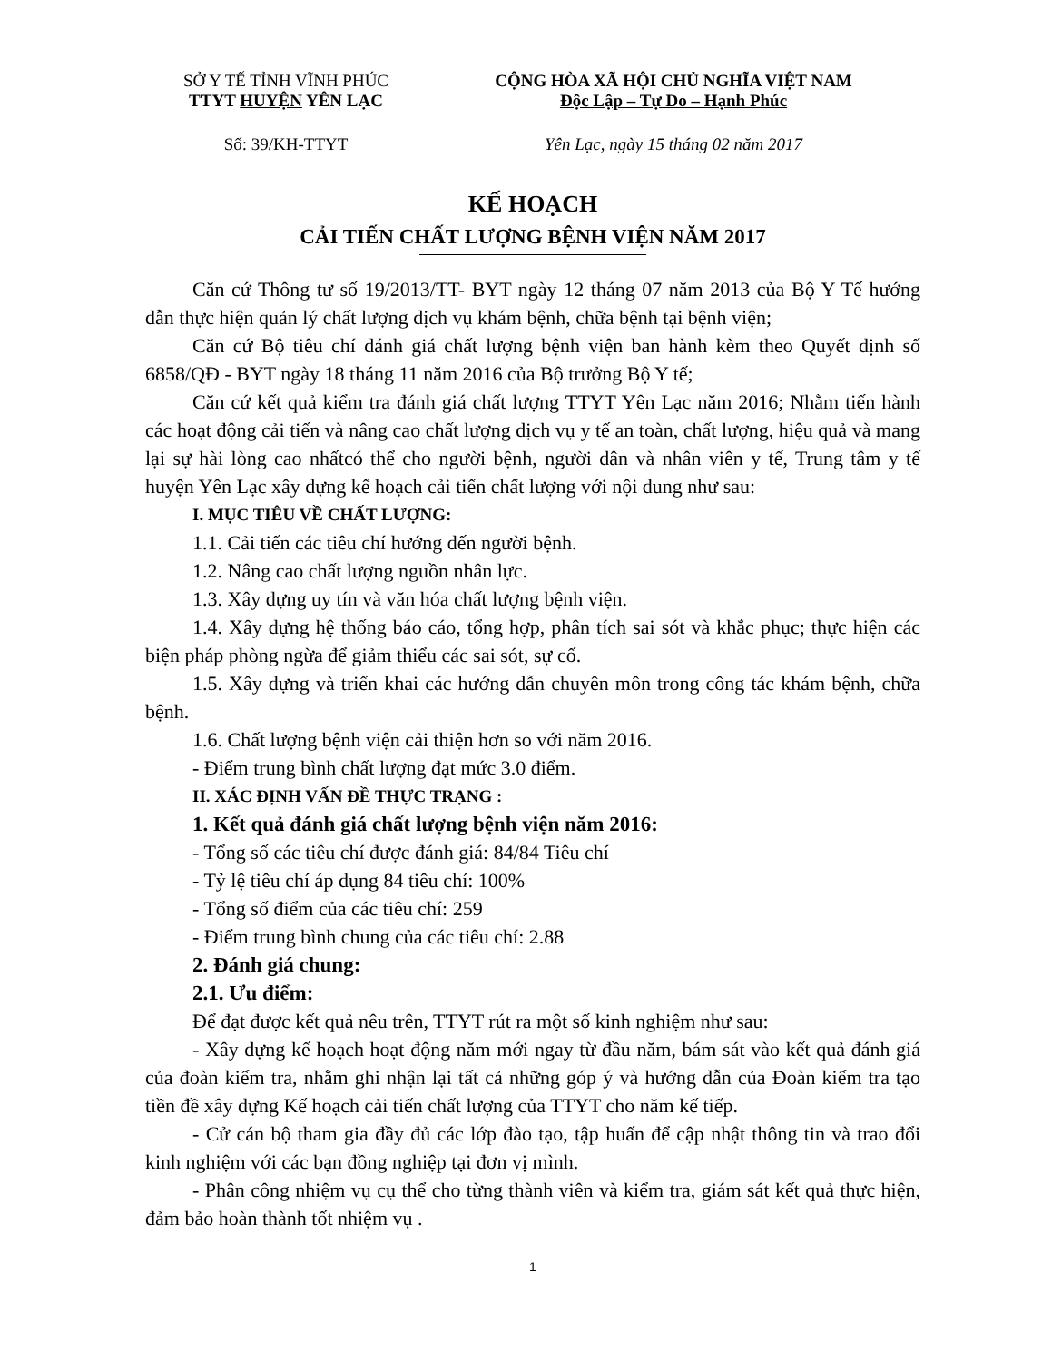SỞ Y TẾ TỈNH VĨNH PHÚC
TTYT HUYỆN YÊN LẠC
CỘNG HÒA XÃ HỘI CHỦ NGHĨA VIỆT NAM
Độc Lập – Tự Do – Hạnh Phúc
Số: 39/KH-TTYT Yên Lạc, ngày 15 tháng 02 năm 2017
KẾ HOẠCH
CẢI TIẾN CHẤT LƯỢNG BỆNH VIỆN NĂM 2017
Căn cứ Thông tư số 19/2013/TT- BYT ngày 12 tháng 07 năm 2013 của Bộ Y Tế hướng dẫn thực hiện quản lý chất lượng dịch vụ khám bệnh, chữa bệnh tại bệnh viện;
Căn cứ Bộ tiêu chí đánh giá chất lượng bệnh viện ban hành kèm theo Quyết định số 6858/QĐ - BYT ngày 18 tháng 11 năm 2016 của Bộ trưởng Bộ Y tế;
Căn cứ kết quả kiểm tra đánh giá chất lượng TTYT Yên Lạc năm 2016; Nhằm tiến hành các hoạt động cải tiến và nâng cao chất lượng dịch vụ y tế an toàn, chất lượng, hiệu quả và mang lại sự hài lòng cao nhấtcó thể cho người bệnh, người dân và nhân viên y tế, Trung tâm y tế huyện Yên Lạc xây dựng kế hoạch cải tiến chất lượng với nội dung như sau:
I. MỤC TIÊU VỀ CHẤT LƯỢNG:
1.1. Cải tiến các tiêu chí hướng đến người bệnh.
1.2. Nâng cao chất lượng nguồn nhân lực.
1.3. Xây dựng uy tín và văn hóa chất lượng bệnh viện.
1.4. Xây dựng hệ thống báo cáo, tổng hợp, phân tích sai sót và khắc phục; thực hiện các biện pháp phòng ngừa để giảm thiểu các sai sót, sự cố.
1.5. Xây dựng và triển khai các hướng dẫn chuyên môn trong công tác khám bệnh, chữa bệnh.
1.6. Chất lượng bệnh viện cải thiện hơn so với năm 2016.
- Điểm trung bình chất lượng đạt mức 3.0 điểm.
II. XÁC ĐỊNH VẤN ĐỀ THỰC TRẠNG :
1. Kết quả đánh giá chất lượng bệnh viện năm 2016:
- Tổng số các tiêu chí được đánh giá: 84/84 Tiêu chí
- Tỷ lệ tiêu chí áp dụng 84 tiêu chí: 100%
- Tổng số điểm của các tiêu chí: 259
- Điểm trung bình chung của các tiêu chí: 2.88
2. Đánh giá chung:
2.1. Ưu điểm:
Để đạt được kết quả nêu trên, TTYT rút ra một số kinh nghiệm như sau:
- Xây dựng kế hoạch hoạt động năm mới ngay từ đầu năm, bám sát vào kết quả đánh giá của đoàn kiểm tra, nhằm ghi nhận lại tất cả những góp ý và hướng dẫn của Đoàn kiểm tra tạo tiền đề xây dựng Kế hoạch cải tiến chất lượng của TTYT cho năm kế tiếp.
- Cử cán bộ tham gia đầy đủ các lớp đào tạo, tập huấn để cập nhật thông tin và trao đổi kinh nghiệm với các bạn đồng nghiệp tại đơn vị mình.
- Phân công nhiệm vụ cụ thể cho từng thành viên và kiểm tra, giám sát kết quả thực hiện, đảm bảo hoàn thành tốt nhiệm vụ .
1